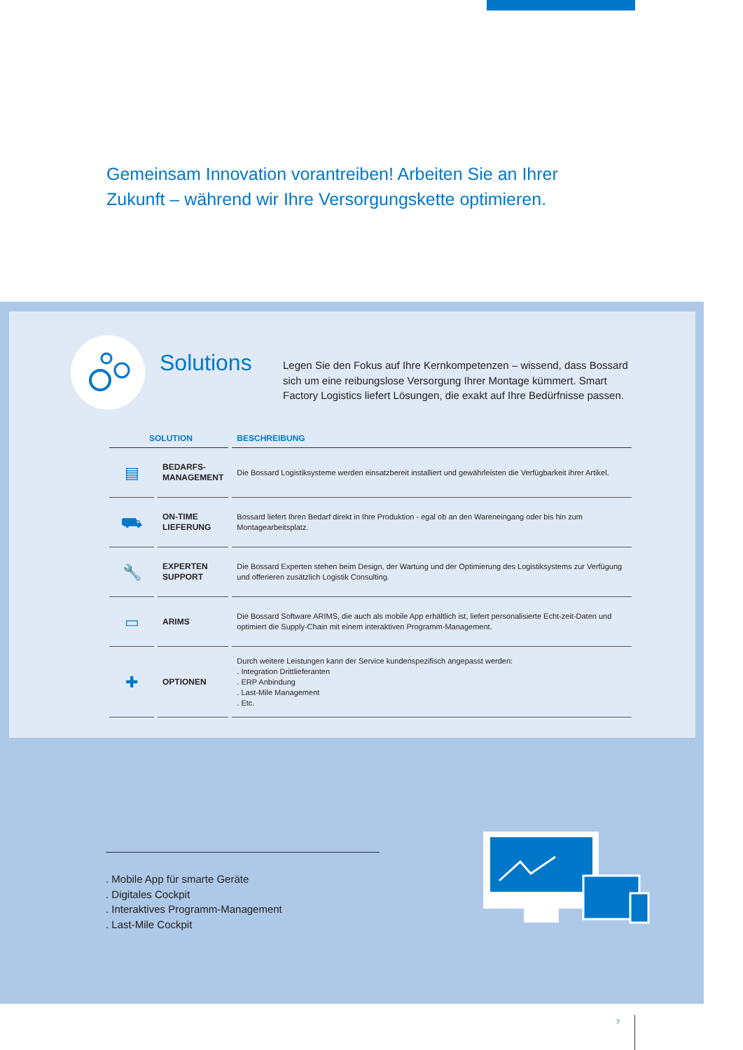Gemeinsam Innovation vorantreiben! Arbeiten Sie an Ihrer Zukunft – während wir Ihre Versorgungskette optimieren.
Solutions
Legen Sie den Fokus auf Ihre Kernkompetenzen – wissend, dass Bossard sich um eine reibungslose Versorgung Ihrer Montage kümmert. Smart Factory Logistics liefert Lösungen, die exakt auf Ihre Bedürfnisse passen.
| SOLUTION | | BESCHREIBUNG |
| --- | --- | --- |
| ▤ | BEDARFS- MANAGEMENT | Die Bossard Logistiksysteme werden einsatzbereit installiert und gewährleisten die Verfügbarkeit ihrer Artikel. |
| ⛟ | ON-TIME LIEFERUNG | Bossard liefert Ihren Bedarf direkt in Ihre Produktion - egal ob an den Wareneingang oder bis hin zum Montagearbeitsplatz. |
| 🔧 | EXPERTEN SUPPORT | Die Bossard Experten stehen beim Design, der Wartung und der Optimierung des Logistiksystems zur Verfügung und offerieren zusätzlich Logistik Consulting. |
| ▭ | ARIMS | Die Bossard Software ARIMS, die auch als mobile App erhältlich ist, liefert personalisierte Echt-zeit-Daten und optimiert die Supply-Chain mit einem interaktiven Programm-Management. |
| ✚ | OPTIONEN | Durch weitere Leistungen kann der Service kundenspezifisch angepasst werden: . Integration Drittlieferanten . ERP Anbindung . Last-Mile Management . Etc. |
. Mobile App für smarte Geräte
. Digitales Cockpit
. Interaktives Programm-Management
. Last-Mile Cockpit
7